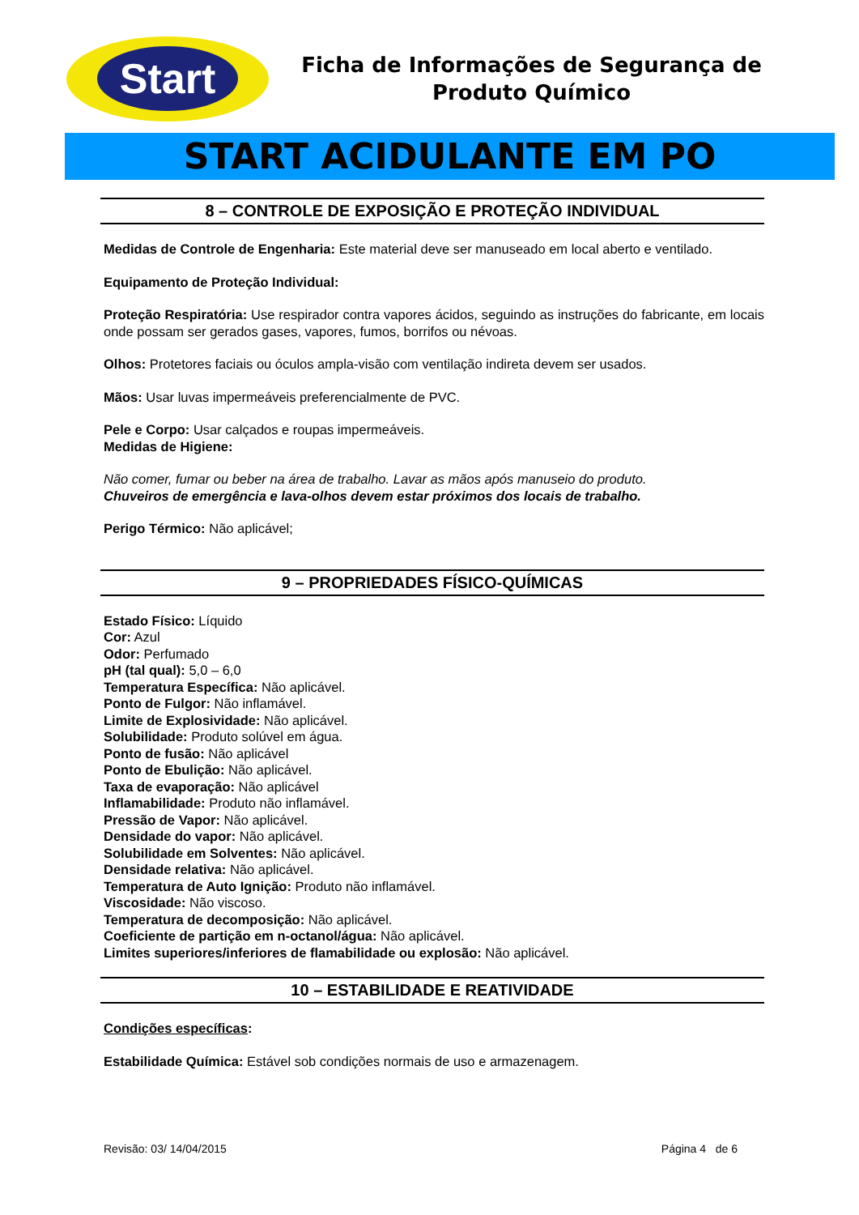Start
Ficha de Informações de Segurança de
Produto Químico
START ACIDULANTE EM PO
8 – CONTROLE DE EXPOSIÇÃO E PROTEÇÃO INDIVIDUAL
Medidas de Controle de Engenharia: Este material deve ser manuseado em local aberto e ventilado.
Equipamento de Proteção Individual:
Proteção Respiratória: Use respirador contra vapores ácidos, seguindo as instruções do fabricante, em locais onde possam ser gerados gases, vapores, fumos, borrifos ou névoas.
Olhos: Protetores faciais ou óculos ampla-visão com ventilação indireta devem ser usados.
Mãos: Usar luvas impermeáveis preferencialmente de PVC.
Pele e Corpo: Usar calçados e roupas impermeáveis.
Medidas de Higiene:
Não comer, fumar ou beber na área de trabalho. Lavar as mãos após manuseio do produto.
Chuveiros de emergência e lava-olhos devem estar próximos dos locais de trabalho.
Perigo Térmico: Não aplicável;
9 – PROPRIEDADES FÍSICO-QUÍMICAS
Estado Físico: Líquido
Cor: Azul
Odor: Perfumado
pH (tal qual): 5,0 – 6,0
Temperatura Específica: Não aplicável.
Ponto de Fulgor: Não inflamável.
Limite de Explosividade: Não aplicável.
Solubilidade: Produto solúvel em água.
Ponto de fusão: Não aplicável
Ponto de Ebulição: Não aplicável.
Taxa de evaporação: Não aplicável
Inflamabilidade: Produto não inflamável.
Pressão de Vapor: Não aplicável.
Densidade do vapor: Não aplicável.
Solubilidade em Solventes: Não aplicável.
Densidade relativa: Não aplicável.
Temperatura de Auto Ignição: Produto não inflamável.
Viscosidade: Não viscoso.
Temperatura de decomposição: Não aplicável.
Coeficiente de partição em n-octanol/água: Não aplicável.
Limites superiores/inferiores de flamabilidade ou explosão: Não aplicável.
10 – ESTABILIDADE E REATIVIDADE
Condições específicas:
Estabilidade Química: Estável sob condições normais de uso e armazenagem.
Revisão: 03/ 14/04/2015 Página 4 de 6